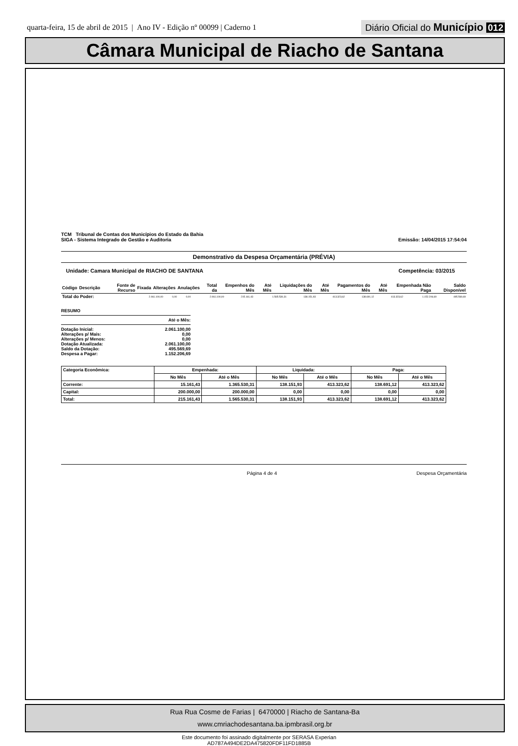quarta-feira, 15 de abril de 2015 | Ano IV - Edição nº 00099 | Caderno 1
Diário Oficial do Município 012
Câmara Municipal de Riacho de Santana
TCM Tribunal de Contas dos Municípios do Estado da Bahia
SIGA - Sistema Integrado de Gestão e Auditoria
Emissão: 14/04/2015 17:54:04
Demonstrativo da Despesa Orçamentária (PRÉVIA)
Unidade: Camara Municipal de RIACHO DE SANTANA
Competência: 03/2015
| Código | Descrição | Fonte de Recurso | Fixada | Alterações | Anulações | Total da | Empenhos do Mês | Até Mês | Liquidações do Mês | Até Mês | Pagamentos do Mês | Até Mês | Empenhada Não Paga | Saldo Disponível |
| --- | --- | --- | --- | --- | --- | --- | --- | --- | --- | --- | --- | --- | --- | --- |
| Total do Poder: | 2.061.100,00 | 0,00 | 0,00 | 2.061.100,00 | 215.161,43 | 1.565.530,31 | 138.151,93 | 413.323,62 | 138.691,12 | 413.323,62 | 1.152.206,69 | 495.569,69 |
RESUMO
Até o Mês:
Dotação Inicial: 2.061.100,00
Alterações p/ Mais: 0,00
Alterações p/ Menos: 0,00
Dotação Atualizada: 2.061.100,00
Saldo da Dotação: 495.569,69
Despesa a Pagar: 1.152.206,69
| Categoria Econômica: | Empenhada: | | Liquidada: | | Paga: | |
| --- | --- | --- | --- | --- | --- | --- |
| | No Mês | Até o Mês | No Mês | Até o Mês | No Mês | Até o Mês |
| Corrente: | 15.161,43 | 1.365.530,31 | 138.151,93 | 413.323,62 | 138.691,12 | 413.323,62 |
| Capital: | 200.000,00 | 200.000,00 | 0,00 | 0,00 | 0,00 | 0,00 |
| Total: | 215.161,43 | 1.565.530,31 | 138.151,93 | 413.323,62 | 138.691,12 | 413.323,62 |
Página 4 de 4 Despesa Orçamentária
Rua Rua Cosme de Farias | 6470000 | Riacho de Santana-Ba
www.cmriachodesantana.ba.ipmbrasil.org.br
Este documento foi assinado digitalmente por SERASA Experian
AD787A494DE2DA475820FDF11FD1885B